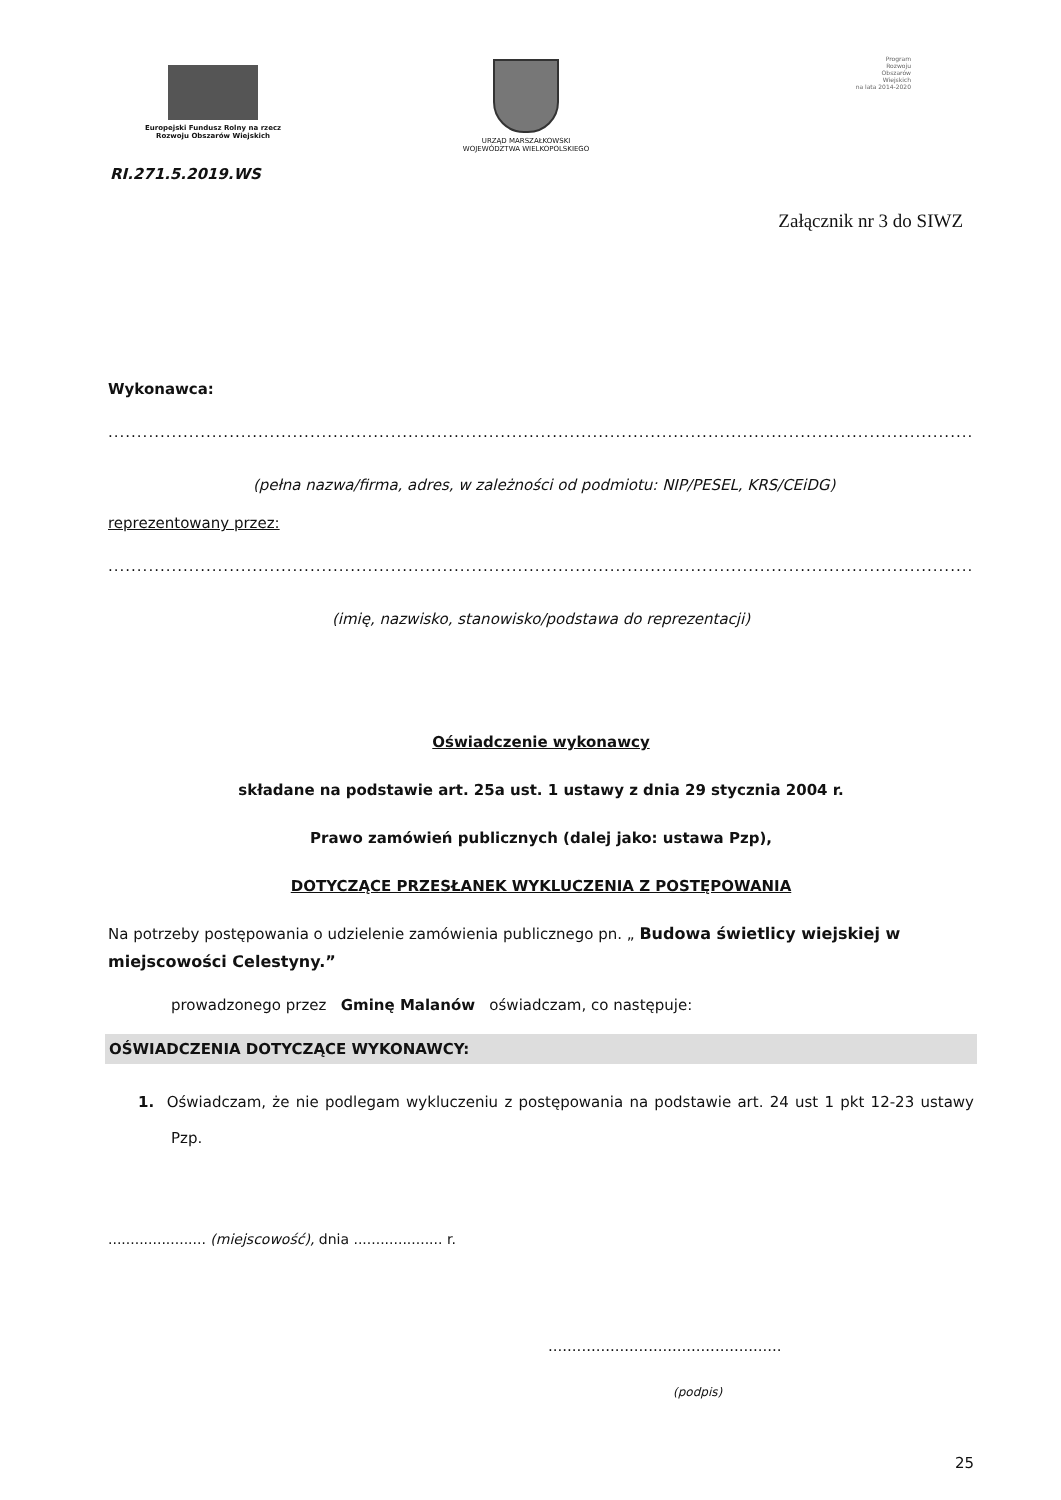Europejski Fundusz Rolny na rzecz
Rozwoju Obszarów Wiejskich
URZĄD MARSZAŁKOWSKI
WOJEWÓDZTWA WIELKOPOLSKIEGO
Program
Rozwoju
Obszarów
Wiejskich
na lata 2014-2020
RI.271.5.2019.WS
Załącznik nr 3 do SIWZ
Wykonawca:
................................................................................................................................................................................................................
(pełna nazwa/firma, adres, w zależności od podmiotu: NIP/PESEL, KRS/CEiDG)
reprezentowany przez:
................................................................................................................................................................................................................
(imię, nazwisko, stanowisko/podstawa do reprezentacji)
Oświadczenie wykonawcy
składane na podstawie art. 25a ust. 1 ustawy z dnia 29 stycznia 2004 r.
Prawo zamówień publicznych (dalej jako: ustawa Pzp),
DOTYCZĄCE PRZESŁANEK WYKLUCZENIA Z POSTĘPOWANIA
Na potrzeby postępowania o udzielenie zamówienia publicznego pn. „ Budowa świetlicy wiejskiej w miejscowości Celestyny.”
prowadzonego przez Gminę Malanów oświadczam, co następuje:
OŚWIADCZENIA DOTYCZĄCE WYKONAWCY:
1. Oświadczam, że nie podlegam wykluczeniu z postępowania na podstawie art. 24 ust 1 pkt 12-23 ustawy Pzp.
...................... (miejscowość), dnia .................... r.
.................................................
(podpis)
25